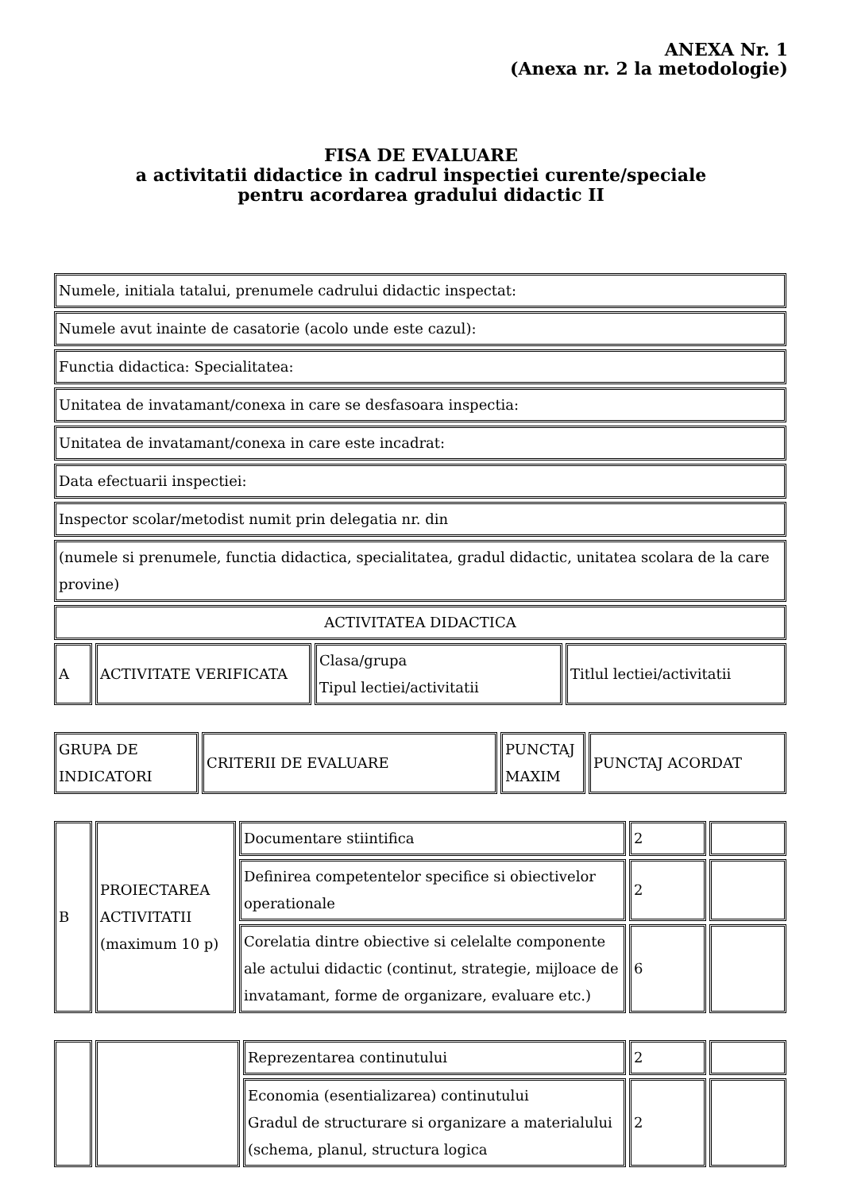ANEXA Nr. 1
(Anexa nr. 2 la metodologie)
FISA DE EVALUARE
a activitatii didactice in cadrul inspectiei curente/speciale
pentru acordarea gradului didactic II
| Numele, initiala tatalui, prenumele cadrului didactic inspectat: | | | |
| Numele avut inainte de casatorie (acolo unde este cazul): | | | |
| Functia didactica: Specialitatea: | | | |
| Unitatea de invatamant/conexa in care se desfasoara inspectia: | | | |
| Unitatea de invatamant/conexa in care este incadrat: | | | |
| Data efectuarii inspectiei: | | | |
| Inspector scolar/metodist numit prin delegatia nr. din | | | |
| (numele si prenumele, functia didactica, specialitatea, gradul didactic, unitatea scolara de la care provine) | | | |
| ACTIVITATEA DIDACTICA | | | |
| A | ACTIVITATE VERIFICATA | Clasa/grupa Tipul lectiei/activitatii | Titlul lectiei/activitatii |
| GRUPA DE INDICATORI | CRITERII DE EVALUARE | PUNCTAJ MAXIM | PUNCTAJ ACORDAT |
| B | PROIECTAREA ACTIVITATII (maximum 10 p) | Documentare stiintifica | 2 | |
| | | Definirea competentelor specifice si obiectivelor operationale | 2 | |
| | | Corelatia dintre obiective si celelalte componente ale actului didactic (continut, strategie, mijloace de invatamant, forme de organizare, evaluare etc.) | 6 | |
| | | Reprezentarea continutului | 2 | |
| | | Economia (esentializarea) continutului Gradul de structurare si organizare a materialului (schema, planul, structura logica | 2 | |